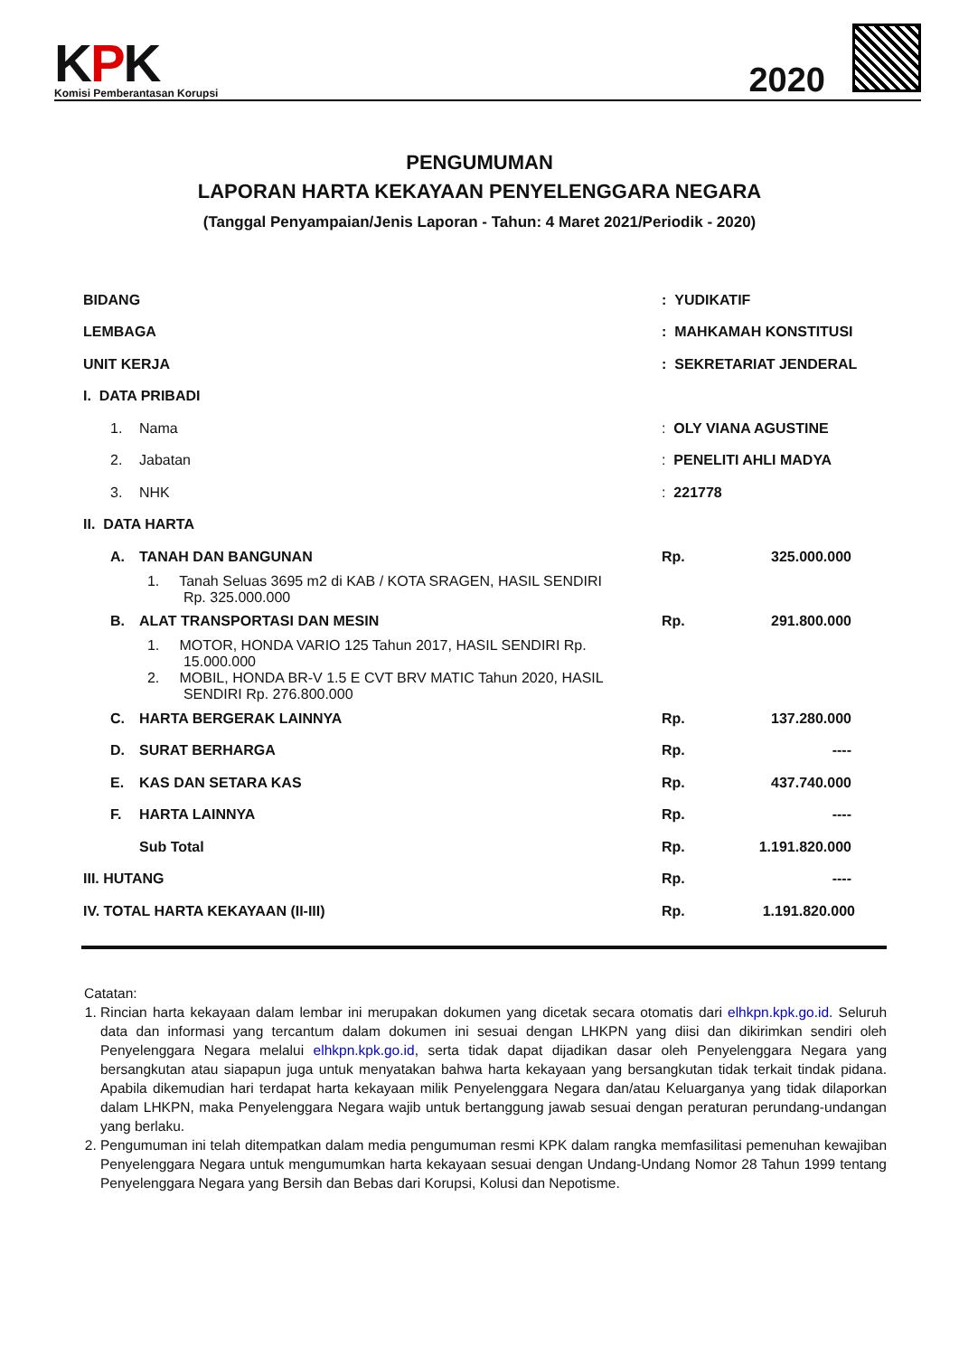KPK
Komisi Pemberantasan Korupsi
2020
PENGUMUMAN
LAPORAN HARTA KEKAYAAN PENYELENGGARA NEGARA
(Tanggal Penyampaian/Jenis Laporan - Tahun: 4 Maret 2021/Periodik - 2020)
| BIDANG | | | : YUDIKATIF | |
| LEMBAGA | | | : MAHKAMAH KONSTITUSI | |
| UNIT KERJA | | | : SEKRETARIAT JENDERAL | |
| I. DATA PRIBADI | | | | |
| | 1. | Nama | : OLY VIANA AGUSTINE | |
| | 2. | Jabatan | : PENELITI AHLI MADYA | |
| | 3. | NHK | : 221778 | |
| II. DATA HARTA | | | | |
| | A. | TANAH DAN BANGUNAN | | Rp. 325.000.000 |
| | | 1. Tanah Seluas 3695 m2 di KAB / KOTA SRAGEN, HASIL SENDIRI Rp. 325.000.000 | | |
| | B. | ALAT TRANSPORTASI DAN MESIN | | Rp. 291.800.000 |
| | | 1. MOTOR, HONDA VARIO 125 Tahun 2017, HASIL SENDIRI Rp. 15.000.000 | | |
| | | 2. MOBIL, HONDA BR-V 1.5 E CVT BRV MATIC Tahun 2020, HASIL SENDIRI Rp. 276.800.000 | | |
| | C. | HARTA BERGERAK LAINNYA | | Rp. 137.280.000 |
| | D. | SURAT BERHARGA | | Rp. ---- |
| | E. | KAS DAN SETARA KAS | | Rp. 437.740.000 |
| | F. | HARTA LAINNYA | | Rp. ---- |
| | | Sub Total | | Rp. 1.191.820.000 |
| III. HUTANG | | | | Rp. ---- |
| IV. TOTAL HARTA KEKAYAAN (II-III) | | | | Rp. 1.191.820.000 |
Catatan:
1. Rincian harta kekayaan dalam lembar ini merupakan dokumen yang dicetak secara otomatis dari elhkpn.kpk.go.id. Seluruh data dan informasi yang tercantum dalam dokumen ini sesuai dengan LHKPN yang diisi dan dikirimkan sendiri oleh Penyelenggara Negara melalui elhkpn.kpk.go.id, serta tidak dapat dijadikan dasar oleh Penyelenggara Negara yang bersangkutan atau siapapun juga untuk menyatakan bahwa harta kekayaan yang bersangkutan tidak terkait tindak pidana. Apabila dikemudian hari terdapat harta kekayaan milik Penyelenggara Negara dan/atau Keluarganya yang tidak dilaporkan dalam LHKPN, maka Penyelenggara Negara wajib untuk bertanggung jawab sesuai dengan peraturan perundang-undangan yang berlaku.
2. Pengumuman ini telah ditempatkan dalam media pengumuman resmi KPK dalam rangka memfasilitasi pemenuhan kewajiban Penyelenggara Negara untuk mengumumkan harta kekayaan sesuai dengan Undang-Undang Nomor 28 Tahun 1999 tentang Penyelenggara Negara yang Bersih dan Bebas dari Korupsi, Kolusi dan Nepotisme.